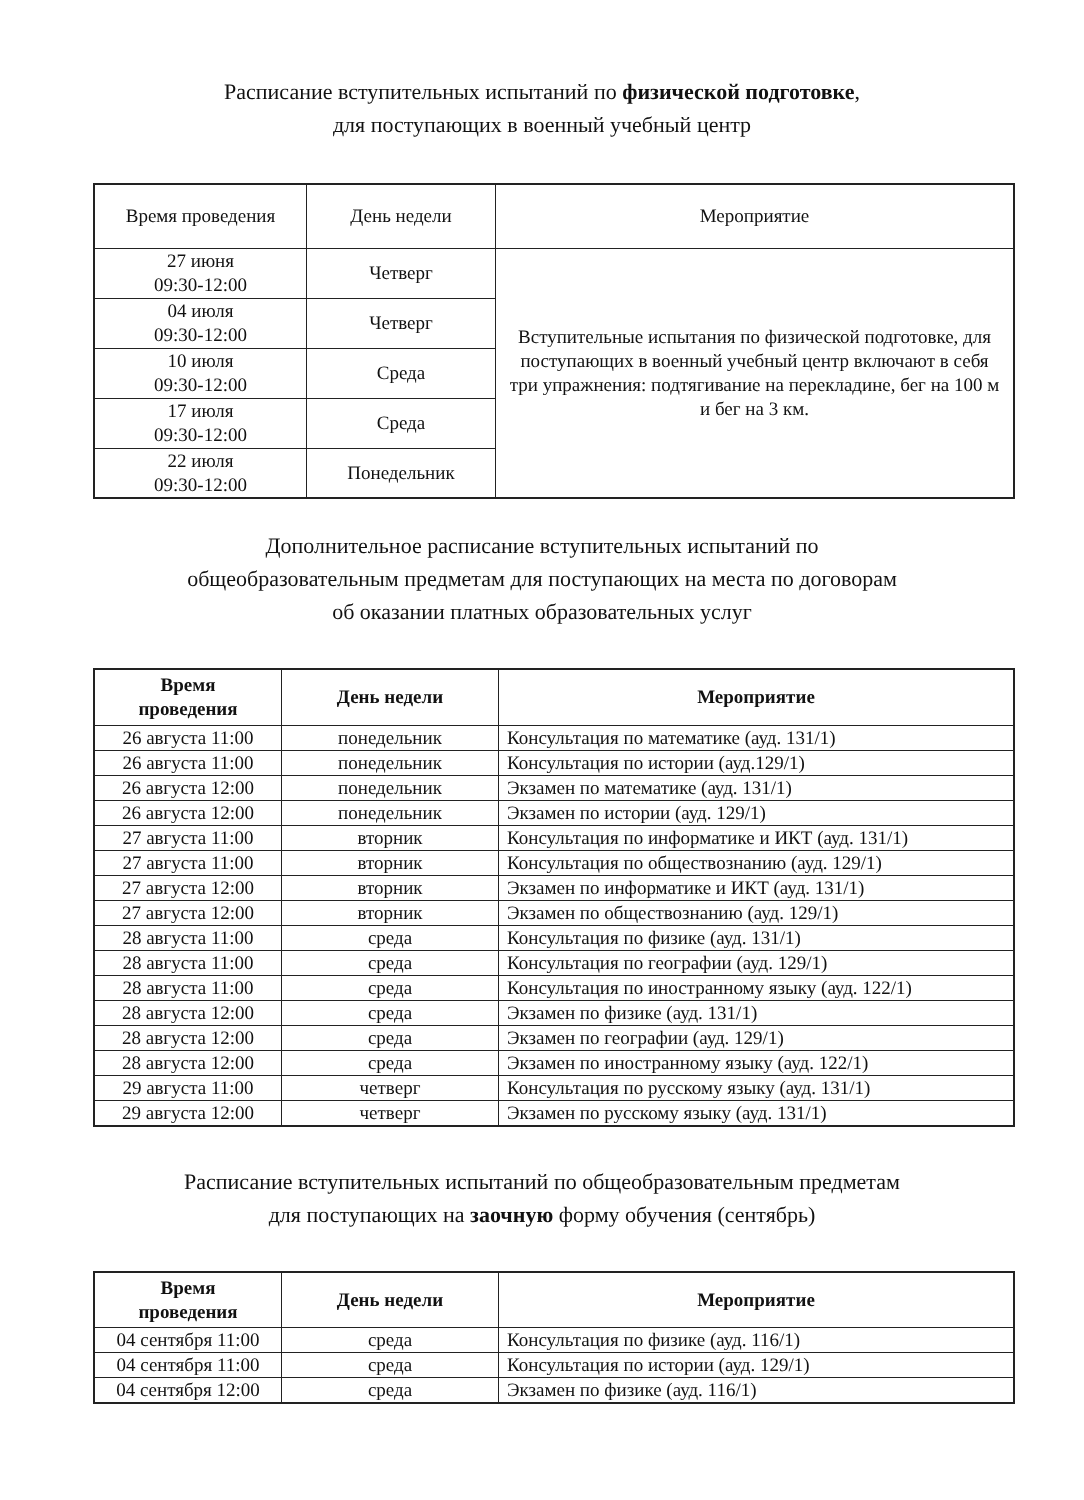Расписание вступительных испытаний по физической подготовке,
для поступающих в военный учебный центр
| Время проведения | День недели | Мероприятие |
| 27 июня 09:30-12:00 | Четверг | Вступительные испытания по физической подготовке, для поступающих в военный учебный центр включают в себя три упражнения: подтягивание на перекладине, бег на 100 м и бег на 3 км. |
| 04 июля 09:30-12:00 | Четверг | |
| 10 июля 09:30-12:00 | Среда | |
| 17 июля 09:30-12:00 | Среда | |
| 22 июля 09:30-12:00 | Понедельник | |
Дополнительное расписание вступительных испытаний по
общеобразовательным предметам для поступающих на места по договорам
об оказании платных образовательных услуг
| Время проведения | День недели | Мероприятие |
| --- | --- | --- |
| 26 августа 11:00 | понедельник | Консультация по математике (ауд. 131/1) |
| 26 августа 11:00 | понедельник | Консультация по истории (ауд.129/1) |
| 26 августа 12:00 | понедельник | Экзамен по математике (ауд. 131/1) |
| 26 августа 12:00 | понедельник | Экзамен по истории (ауд. 129/1) |
| 27 августа 11:00 | вторник | Консультация по информатике и ИКТ (ауд. 131/1) |
| 27 августа 11:00 | вторник | Консультация по обществознанию (ауд. 129/1) |
| 27 августа 12:00 | вторник | Экзамен по информатике и ИКТ (ауд. 131/1) |
| 27 августа 12:00 | вторник | Экзамен по обществознанию (ауд. 129/1) |
| 28 августа 11:00 | среда | Консультация по физике (ауд. 131/1) |
| 28 августа 11:00 | среда | Консультация по географии (ауд. 129/1) |
| 28 августа 11:00 | среда | Консультация по иностранному языку (ауд. 122/1) |
| 28 августа 12:00 | среда | Экзамен по физике (ауд. 131/1) |
| 28 августа 12:00 | среда | Экзамен по географии (ауд. 129/1) |
| 28 августа 12:00 | среда | Экзамен по иностранному языку (ауд. 122/1) |
| 29 августа 11:00 | четверг | Консультация по русскому языку (ауд. 131/1) |
| 29 августа 12:00 | четверг | Экзамен по русскому языку (ауд. 131/1) |
Расписание вступительных испытаний по общеобразовательным предметам
для поступающих на заочную форму обучения (сентябрь)
| Время проведения | День недели | Мероприятие |
| --- | --- | --- |
| 04 сентября 11:00 | среда | Консультация по физике (ауд. 116/1) |
| 04 сентября 11:00 | среда | Консультация по истории (ауд. 129/1) |
| 04 сентября 12:00 | среда | Экзамен по физике (ауд. 116/1) |